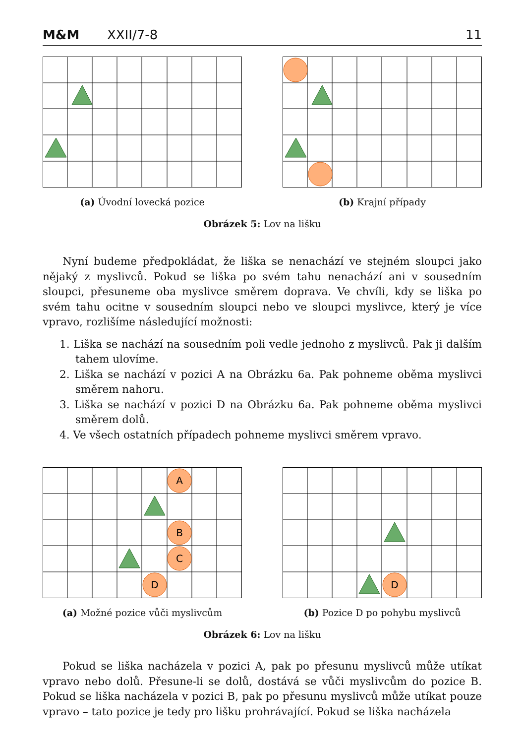M&M XXII/7-8 11
(a) Úvodní lovecká pozice (b) Krajní případy
Obrázek 5: Lov na lišku
Nyní budeme předpokládat, že liška se nenachází ve stejném sloupci jako nějaký z myslivců. Pokud se liška po svém tahu nenachází ani v sousedním sloupci, přesuneme oba myslivce směrem doprava. Ve chvíli, kdy se liška po svém tahu ocitne v sousedním sloupci nebo ve sloupci myslivce, který je více vpravo, rozlišíme následující možnosti:
1. Liška se nachází na sousedním poli vedle jednoho z myslivců. Pak ji dalším tahem ulovíme.
2. Liška se nachází v pozici A na Obrázku 6a. Pak pohneme oběma myslivci směrem nahoru.
3. Liška se nachází v pozici D na Obrázku 6a. Pak pohneme oběma myslivci směrem dolů.
4. Ve všech ostatních případech pohneme myslivci směrem vpravo.
A
B
C
D
(a) Možné pozice vůči myslivcům
D
(b) Pozice D po pohybu myslivců
Obrázek 6: Lov na lišku
Pokud se liška nacházela v pozici A, pak po přesunu myslivců může utíkat vpravo nebo dolů. Přesune-li se dolů, dostává se vůči myslivcům do pozice B. Pokud se liška nacházela v pozici B, pak po přesunu myslivců může utíkat pouze vpravo – tato pozice je tedy pro lišku prohrávající. Pokud se liška nacházela